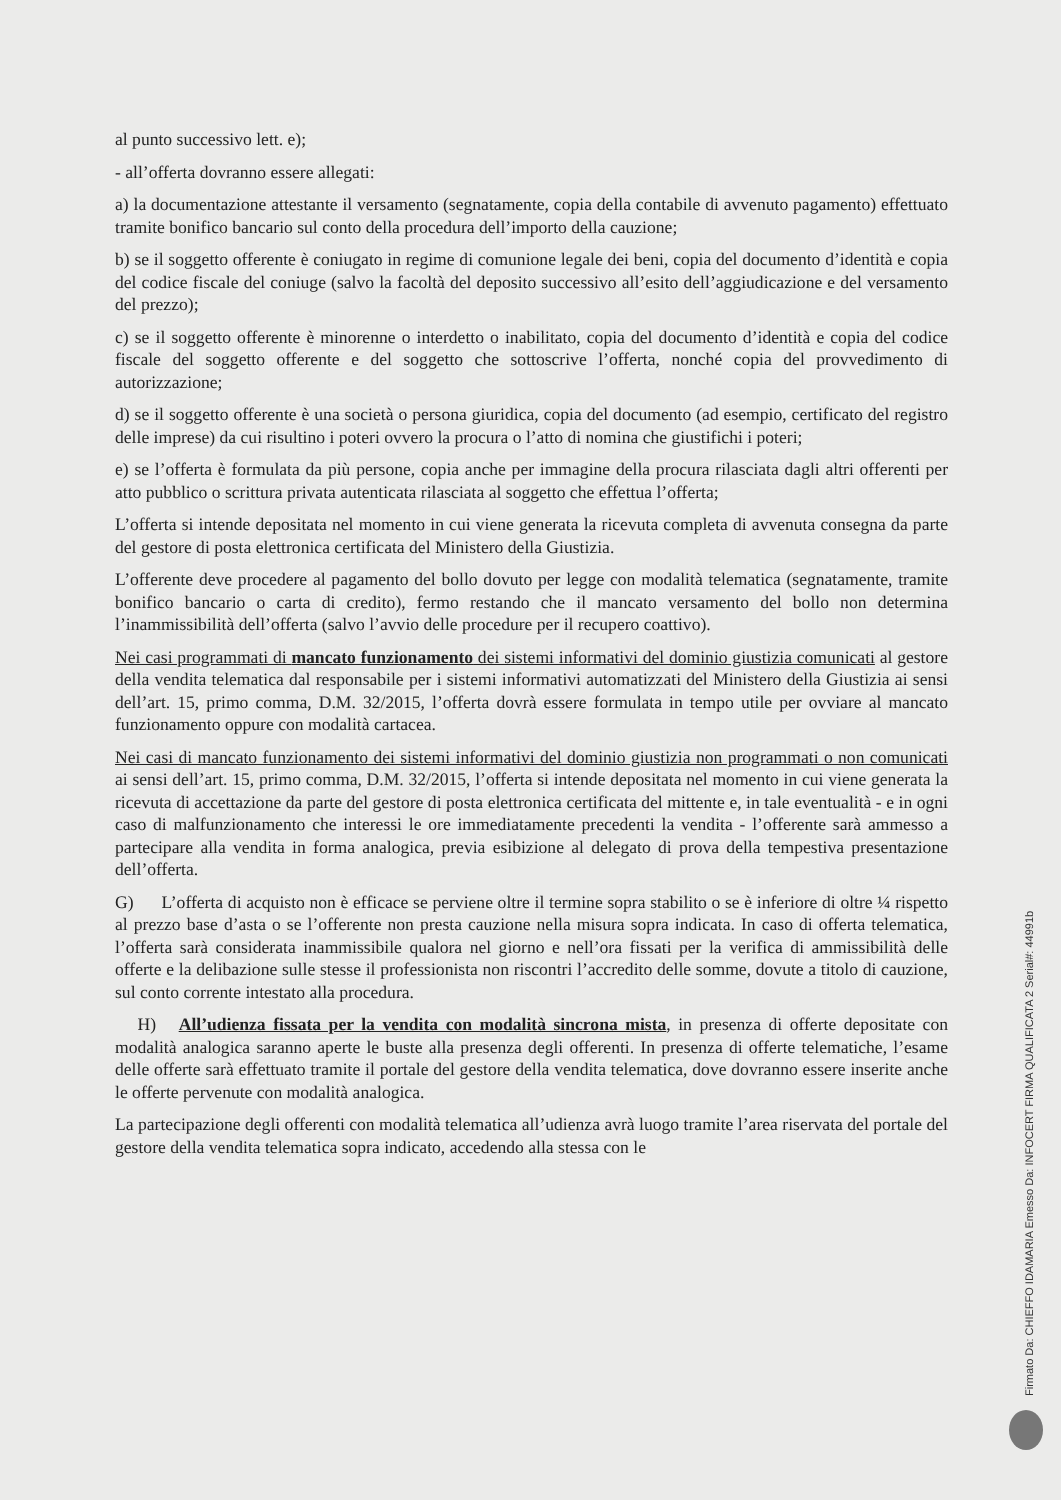al punto successivo lett. e);
- all’offerta dovranno essere allegati:
a) la documentazione attestante il versamento (segnatamente, copia della contabile di avvenuto pagamento) effettuato tramite bonifico bancario sul conto della procedura dell’importo della cauzione;
b) se il soggetto offerente è coniugato in regime di comunione legale dei beni, copia del documento d’identità e copia del codice fiscale del coniuge (salvo la facoltà del deposito successivo all’esito dell’aggiudicazione e del versamento del prezzo);
c) se il soggetto offerente è minorenne o interdetto o inabilitato, copia del documento d’identità e copia del codice fiscale del soggetto offerente e del soggetto che sottoscrive l’offerta, nonché copia del provvedimento di autorizzazione;
d) se il soggetto offerente è una società o persona giuridica, copia del documento (ad esempio, certificato del registro delle imprese) da cui risultino i poteri ovvero la procura o l’atto di nomina che giustifichi i poteri;
e) se l’offerta è formulata da più persone, copia anche per immagine della procura rilasciata dagli altri offerenti per atto pubblico o scrittura privata autenticata rilasciata al soggetto che effettua l’offerta;
L’offerta si intende depositata nel momento in cui viene generata la ricevuta completa di avvenuta consegna da parte del gestore di posta elettronica certificata del Ministero della Giustizia.
L’offerente deve procedere al pagamento del bollo dovuto per legge con modalità telematica (segnatamente, tramite bonifico bancario o carta di credito), fermo restando che il mancato versamento del bollo non determina l’inammissibilità dell’offerta (salvo l’avvio delle procedure per il recupero coattivo).
Nei casi programmati di mancato funzionamento dei sistemi informativi del dominio giustizia comunicati al gestore della vendita telematica dal responsabile per i sistemi informativi automatizzati del Ministero della Giustizia ai sensi dell’art. 15, primo comma, D.M. 32/2015, l’offerta dovrà essere formulata in tempo utile per ovviare al mancato funzionamento oppure con modalità cartacea.
Nei casi di mancato funzionamento dei sistemi informativi del dominio giustizia non programmati o non comunicati ai sensi dell’art. 15, primo comma, D.M. 32/2015, l’offerta si intende depositata nel momento in cui viene generata la ricevuta di accettazione da parte del gestore di posta elettronica certificata del mittente e, in tale eventualità - e in ogni caso di malfunzionamento che interessi le ore immediatamente precedenti la vendita - l’offerente sarà ammesso a partecipare alla vendita in forma analogica, previa esibizione al delegato di prova della tempestiva presentazione dell’offerta.
G) L’offerta di acquisto non è efficace se perviene oltre il termine sopra stabilito o se è inferiore di oltre ¼ rispetto al prezzo base d’asta o se l’offerente non presta cauzione nella misura sopra indicata. In caso di offerta telematica, l’offerta sarà considerata inammissibile qualora nel giorno e nell’ora fissati per la verifica di ammissibilità delle offerte e la delibazione sulle stesse il professionista non riscontri l’accredito delle somme, dovute a titolo di cauzione, sul conto corrente intestato alla procedura.
H) All’udienza fissata per la vendita con modalità sincrona mista, in presenza di offerte depositate con modalità analogica saranno aperte le buste alla presenza degli offerenti. In presenza di offerte telematiche, l’esame delle offerte sarà effettuato tramite il portale del gestore della vendita telematica, dove dovranno essere inserite anche le offerte pervenute con modalità analogica.
La partecipazione degli offerenti con modalità telematica all’udienza avrà luogo tramite l’area riservata del portale del gestore della vendita telematica sopra indicato, accedendo alla stessa con le
Firmato Da: CHIEFFO IDAMARIA Emesso Da: INFOCERT FIRMA QUALIFICATA 2 Serial#: 44991b